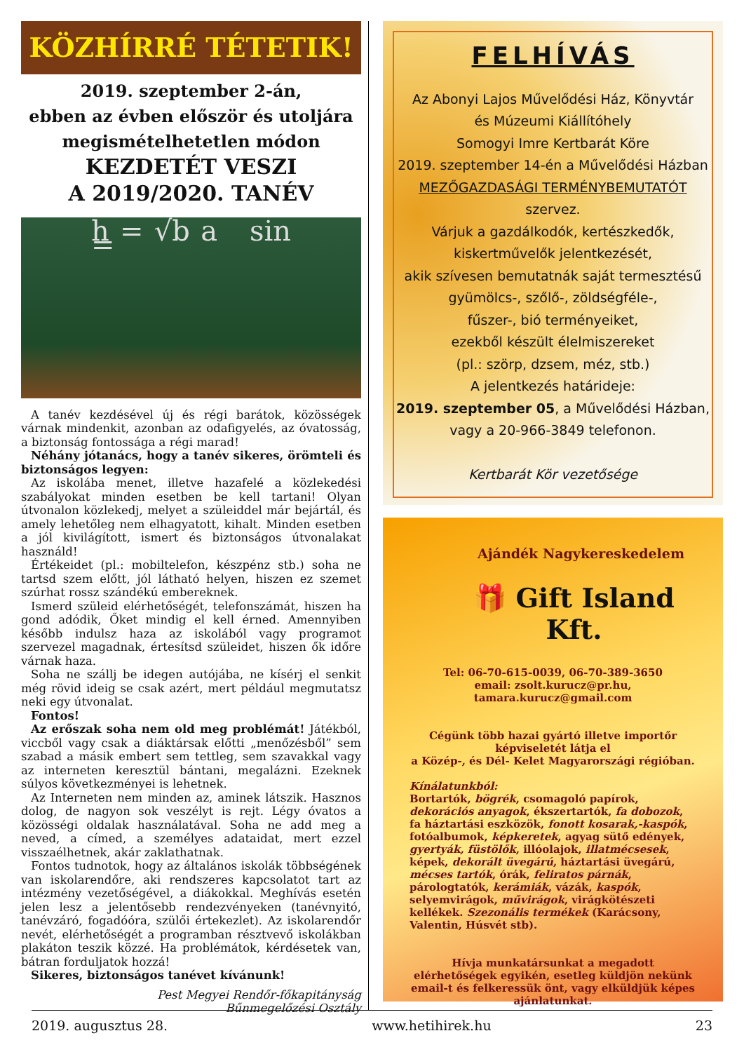KÖZHÍRRÉ TÉTETIK!
2019. szeptember 2-án,
ebben az évben először és utoljára
megismételhetetlen módon
KEZDETÉT VESZI
A 2019/2020. TANÉV
h = √b a sin =
A tanév kezdésével új és régi barátok, közösségek várnak mindenkit, azonban az odafigyelés, az óvatosság, a biztonság fontossága a régi marad!
Néhány jótanács, hogy a tanév sikeres, örömteli és biztonságos legyen:
Az iskolába menet, illetve hazafelé a közlekedési szabályokat minden esetben be kell tartani! Olyan útvonalon közlekedj, melyet a szüleiddel már bejártál, és amely lehetőleg nem elhagyatott, kihalt. Minden esetben a jól kivilágított, ismert és biztonságos útvonalakat használd!
Értékeidet (pl.: mobiltelefon, készpénz stb.) soha ne tartsd szem előtt, jól látható helyen, hiszen ez szemet szúrhat rossz szándékú embereknek.
Ismerd szüleid elérhetőségét, telefonszámát, hiszen ha gond adódik, Őket mindig el kell érned. Amennyiben később indulsz haza az iskolából vagy programot szervezel magadnak, értesítsd szüleidet, hiszen ők időre várnak haza.
Soha ne szállj be idegen autójába, ne kísérj el senkit még rövid ideig se csak azért, mert például megmutatsz neki egy útvonalat.
Fontos!
Az erőszak soha nem old meg problémát! Játékból, viccből vagy csak a diáktársak előtti „menőzésből” sem szabad a másik embert sem tettleg, sem szavakkal vagy az interneten keresztül bántani, megalázni. Ezeknek súlyos következményei is lehetnek.
Az Interneten nem minden az, aminek látszik. Hasznos dolog, de nagyon sok veszélyt is rejt. Légy óvatos a közösségi oldalak használatával. Soha ne add meg a neved, a címed, a személyes adataidat, mert ezzel visszaélhetnek, akár zaklathatnak.
Fontos tudnotok, hogy az általános iskolák többségének van iskolarendőre, aki rendszeres kapcsolatot tart az intézmény vezetőségével, a diákokkal. Meghívás esetén jelen lesz a jelentősebb rendezvényeken (tanévnyitó, tanévzáró, fogadóóra, szülői értekezlet). Az iskolarendőr nevét, elérhetőségét a programban résztvevő iskolákban plakáton teszik közzé. Ha problémátok, kérdésetek van, bátran forduljatok hozzá!
Sikeres, biztonságos tanévet kívánunk!
Pest Megyei Rendőr-főkapitányság
Bűnmegelőzési Osztály
FELHÍVÁS
Az Abonyi Lajos Művelődési Ház, Könyvtár
és Múzeumi Kiállítóhely
Somogyi Imre Kertbarát Köre
2019. szeptember 14-én a Művelődési Házban
MEZŐGAZDASÁGI TERMÉNYBEMUTATÓT
szervez.
Várjuk a gazdálkodók, kertészkedők,
kiskertművelők jelentkezését,
akik szívesen bemutatnák saját termesztésű
gyümölcs-, szőlő-, zöldségféle-,
fűszer-, bió terményeiket,
ezekből készült élelmiszereket
(pl.: szörp, dzsem, méz, stb.)
A jelentkezés határideje:
2019. szeptember 05, a Művelődési Házban,
vagy a 20-966-3849 telefonon.
Kertbarát Kör vezetősége
Ajándék Nagykereskedelem
🎁 Gift Island Kft.
Tel: 06-70-615-0039, 06-70-389-3650
email: zsolt.kurucz@pr.hu,
tamara.kurucz@gmail.com
Cégünk több hazai gyártó illetve importőr képviseletét látja el
a Közép-, és Dél- Kelet Magyarországi régióban.
Kínálatunkból:
Bortartók, bögrék, csomagoló papírok, dekorációs anyagok, ékszertartók, fa dobozok, fa háztartási eszközök, fonott kosarak,-kaspók, fotóalbumok, képkeretek, agyag sütő edények, gyertyák, füstölők, illóolajok, illatmécsesek, képek, dekorált üvegárú, háztartási üvegárú, mécses tartók, órák, feliratos párnák, párologtatók, kerámiák, vázák, kaspók, selyemvirágok, művirágok, virágkötészeti kellékek. Szezonális termékek (Karácsony, Valentin, Húsvét stb).
Hívja munkatársunkat a megadott elérhetőségek egyikén, esetleg küldjön nekünk email-t és felkeressük önt, vagy elküldjük képes ajánlatunkat.
2019. augusztus 28. www.hetihirek.hu 23